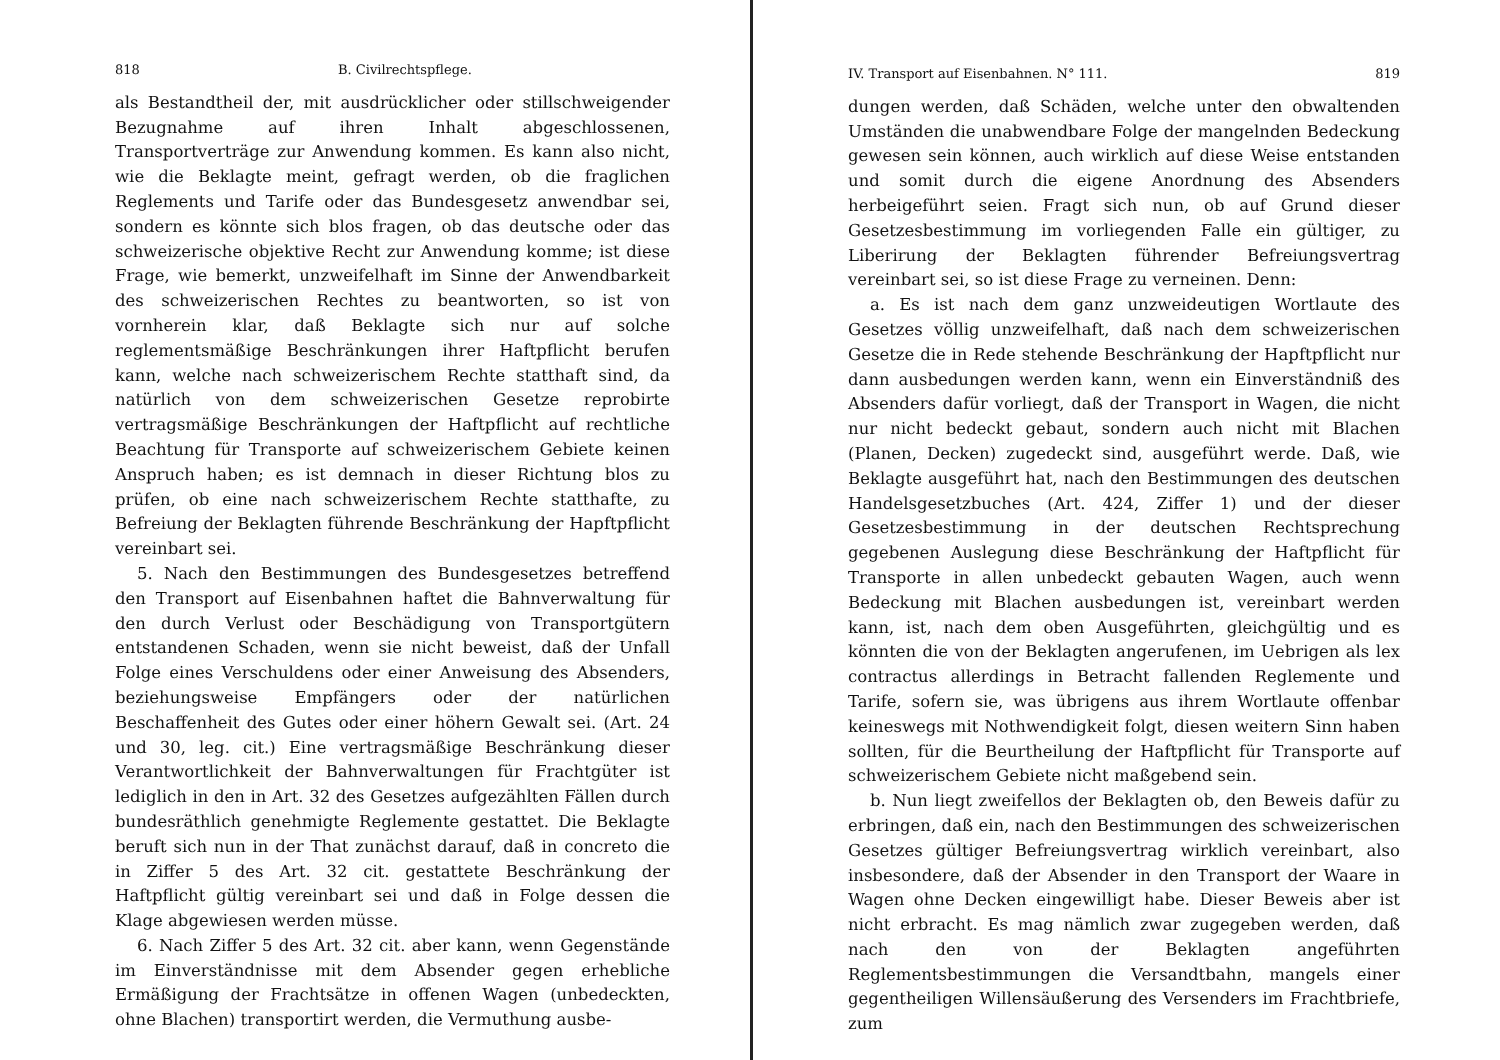818 B. Civilrechtspflege.
als Bestandtheil der, mit ausdrücklicher oder stillschweigender Bezugnahme auf ihren Inhalt abgeschlossenen, Transportverträge zur Anwendung kommen. Es kann also nicht, wie die Beklagte meint, gefragt werden, ob die fraglichen Reglements und Tarife oder das Bundesgesetz anwendbar sei, sondern es könnte sich blos fragen, ob das deutsche oder das schweizerische objektive Recht zur Anwendung komme; ist diese Frage, wie bemerkt, unzweifelhaft im Sinne der Anwendbarkeit des schweizerischen Rechtes zu beantworten, so ist von vornherein klar, daß Beklagte sich nur auf solche reglementsmäßige Beschränkungen ihrer Haftpflicht berufen kann, welche nach schweizerischem Rechte statthaft sind, da natürlich von dem schweizerischen Gesetze reprobirte vertragsmäßige Beschränkungen der Haftpflicht auf rechtliche Beachtung für Transporte auf schweizerischem Gebiete keinen Anspruch haben; es ist demnach in dieser Richtung blos zu prüfen, ob eine nach schweizerischem Rechte statthafte, zu Befreiung der Beklagten führende Beschränkung der Hapftpflicht vereinbart sei.
5. Nach den Bestimmungen des Bundesgesetzes betreffend den Transport auf Eisenbahnen haftet die Bahnverwaltung für den durch Verlust oder Beschädigung von Transportgütern entstandenen Schaden, wenn sie nicht beweist, daß der Unfall Folge eines Verschuldens oder einer Anweisung des Absenders, beziehungsweise Empfängers oder der natürlichen Beschaffenheit des Gutes oder einer höhern Gewalt sei. (Art. 24 und 30, leg. cit.) Eine vertragsmäßige Beschränkung dieser Verantwortlichkeit der Bahnverwaltungen für Frachtgüter ist lediglich in den in Art. 32 des Gesetzes aufgezählten Fällen durch bundesräthlich genehmigte Reglemente gestattet. Die Beklagte beruft sich nun in der That zunächst darauf, daß in concreto die in Ziffer 5 des Art. 32 cit. gestattete Beschränkung der Haftpflicht gültig vereinbart sei und daß in Folge dessen die Klage abgewiesen werden müsse.
6. Nach Ziffer 5 des Art. 32 cit. aber kann, wenn Gegenstände im Einverständnisse mit dem Absender gegen erhebliche Ermäßigung der Frachtsätze in offenen Wagen (unbedeckten, ohne Blachen) transportirt werden, die Vermuthung ausbe-
IV. Transport auf Eisenbahnen. N° 111. 819
dungen werden, daß Schäden, welche unter den obwaltenden Umständen die unabwendbare Folge der mangelnden Bedeckung gewesen sein können, auch wirklich auf diese Weise entstanden und somit durch die eigene Anordnung des Absenders herbeigeführt seien. Fragt sich nun, ob auf Grund dieser Gesetzesbestimmung im vorliegenden Falle ein gültiger, zu Liberirung der Beklagten führender Befreiungsvertrag vereinbart sei, so ist diese Frage zu verneinen. Denn:
a. Es ist nach dem ganz unzweideutigen Wortlaute des Gesetzes völlig unzweifelhaft, daß nach dem schweizerischen Gesetze die in Rede stehende Beschränkung der Hapftpflicht nur dann ausbedungen werden kann, wenn ein Einverständniß des Absenders dafür vorliegt, daß der Transport in Wagen, die nicht nur nicht bedeckt gebaut, sondern auch nicht mit Blachen (Planen, Decken) zugedeckt sind, ausgeführt werde. Daß, wie Beklagte ausgeführt hat, nach den Bestimmungen des deutschen Handelsgesetzbuches (Art. 424, Ziffer 1) und der dieser Gesetzesbestimmung in der deutschen Rechtsprechung gegebenen Auslegung diese Beschränkung der Haftpflicht für Transporte in allen unbedeckt gebauten Wagen, auch wenn Bedeckung mit Blachen ausbedungen ist, vereinbart werden kann, ist, nach dem oben Ausgeführten, gleichgültig und es könnten die von der Beklagten angerufenen, im Uebrigen als lex contractus allerdings in Betracht fallenden Reglemente und Tarife, sofern sie, was übrigens aus ihrem Wortlaute offenbar keineswegs mit Nothwendigkeit folgt, diesen weitern Sinn haben sollten, für die Beurtheilung der Haftpflicht für Transporte auf schweizerischem Gebiete nicht maßgebend sein.
b. Nun liegt zweifellos der Beklagten ob, den Beweis dafür zu erbringen, daß ein, nach den Bestimmungen des schweizerischen Gesetzes gültiger Befreiungsvertrag wirklich vereinbart, also insbesondere, daß der Absender in den Transport der Waare in Wagen ohne Decken eingewilligt habe. Dieser Beweis aber ist nicht erbracht. Es mag nämlich zwar zugegeben werden, daß nach den von der Beklagten angeführten Reglementsbestimmungen die Versandtbahn, mangels einer gegentheiligen Willensäußerung des Versenders im Frachtbriefe, zum